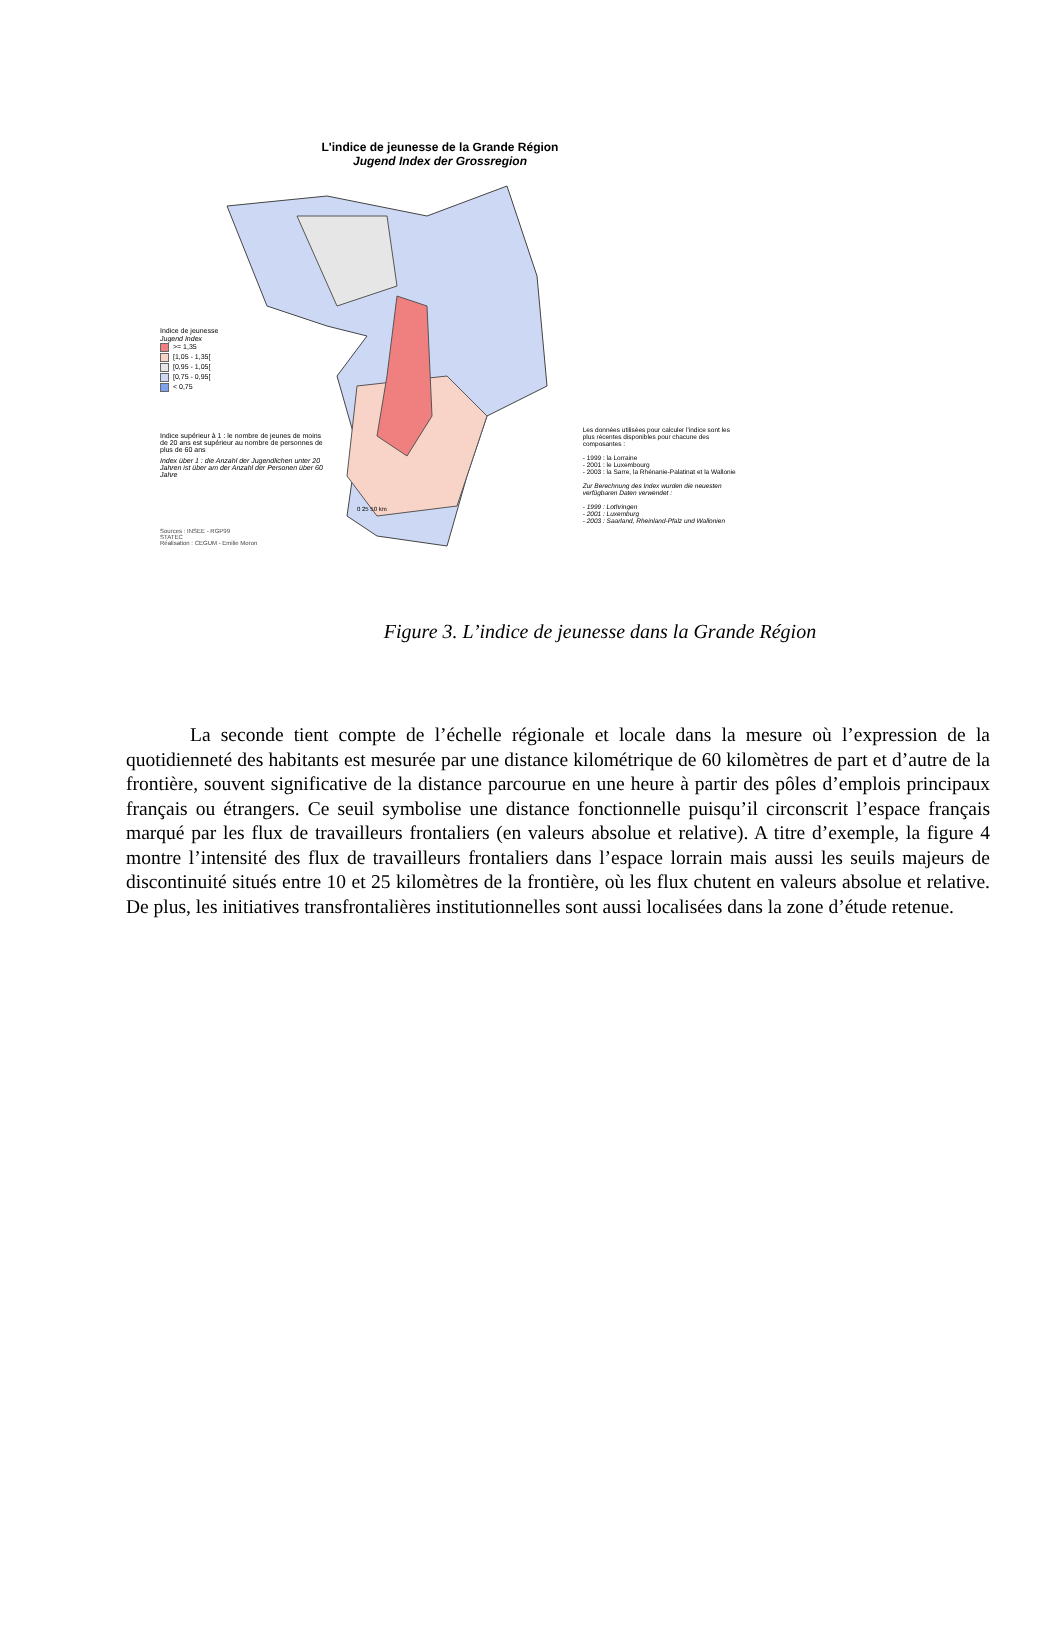L'indice de jeunesse de la Grande Région
Jugend Index der Grossregion
Indice de jeunesse
Jugend Index
>= 1,35
[1,05 - 1,35[
[0,95 - 1,05[
[0,75 - 0,95[
< 0,75
Indice supérieur à 1 : le nombre de jeunes de moins de 20 ans est supérieur au nombre de personnes de plus de 60 ans
Index über 1 : die Anzahl der Jugendlichen unter 20 Jahren ist über am der Anzahl der Personen über 60 Jahre
Sources : INSEE - RGP99
STATEC
Réalisation : CEGUM - Emilie Moron
0 25 50 km
Les données utilisées pour calculer l'indice sont les plus récentes disponibles pour chacune des composantes :
- 1999 : la Lorraine
- 2001 : le Luxembourg
- 2003 : la Sarre, la Rhénanie-Palatinat et la Wallonie
Zur Berechnung des Index wurden die neuesten verfügbaren Daten verwendet :
- 1999 : Lothringen
- 2001 : Luxemburg
- 2003 : Saarland, Rheinland-Pfalz und Wallonien
Figure 3. L’indice de jeunesse dans la Grande Région
La seconde tient compte de l’échelle régionale et locale dans la mesure où l’expression de la quotidienneté des habitants est mesurée par une distance kilométrique de 60 kilomètres de part et d’autre de la frontière, souvent significative de la distance parcourue en une heure à partir des pôles d’emplois principaux français ou étrangers. Ce seuil symbolise une distance fonctionnelle puisqu’il circonscrit l’espace français marqué par les flux de travailleurs frontaliers (en valeurs absolue et relative). A titre d’exemple, la figure 4 montre l’intensité des flux de travailleurs frontaliers dans l’espace lorrain mais aussi les seuils majeurs de discontinuité situés entre 10 et 25 kilomètres de la frontière, où les flux chutent en valeurs absolue et relative. De plus, les initiatives transfrontalières institutionnelles sont aussi localisées dans la zone d’étude retenue.